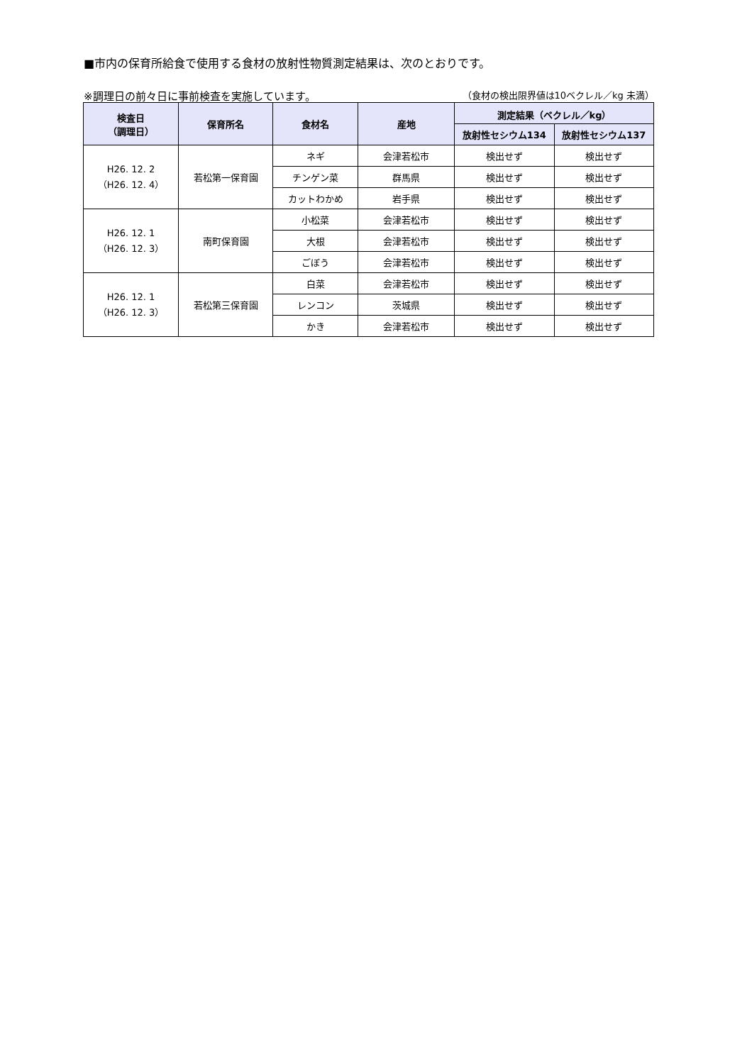■市内の保育所給食で使用する食材の放射性物質測定結果は、次のとおりです。
※調理日の前々日に事前検査を実施しています。 （食材の検出限界値は10ベクレル／kg 未満）
| 検査日 （調理日） | 保育所名 | 食材名 | 産地 | 測定結果（ベクレル／kg） | |
| --- | --- | --- | --- | --- | --- |
| | | | | 放射性セシウム134 | 放射性セシウム137 |
| H26. 12. 2 （H26. 12. 4） | 若松第一保育園 | ネギ | 会津若松市 | 検出せず | 検出せず |
| | | チンゲン菜 | 群馬県 | 検出せず | 検出せず |
| | | カットわかめ | 岩手県 | 検出せず | 検出せず |
| H26. 12. 1 （H26. 12. 3） | 南町保育園 | 小松菜 | 会津若松市 | 検出せず | 検出せず |
| | | 大根 | 会津若松市 | 検出せず | 検出せず |
| | | ごぼう | 会津若松市 | 検出せず | 検出せず |
| H26. 12. 1 （H26. 12. 3） | 若松第三保育園 | 白菜 | 会津若松市 | 検出せず | 検出せず |
| | | レンコン | 茨城県 | 検出せず | 検出せず |
| | | かき | 会津若松市 | 検出せず | 検出せず |